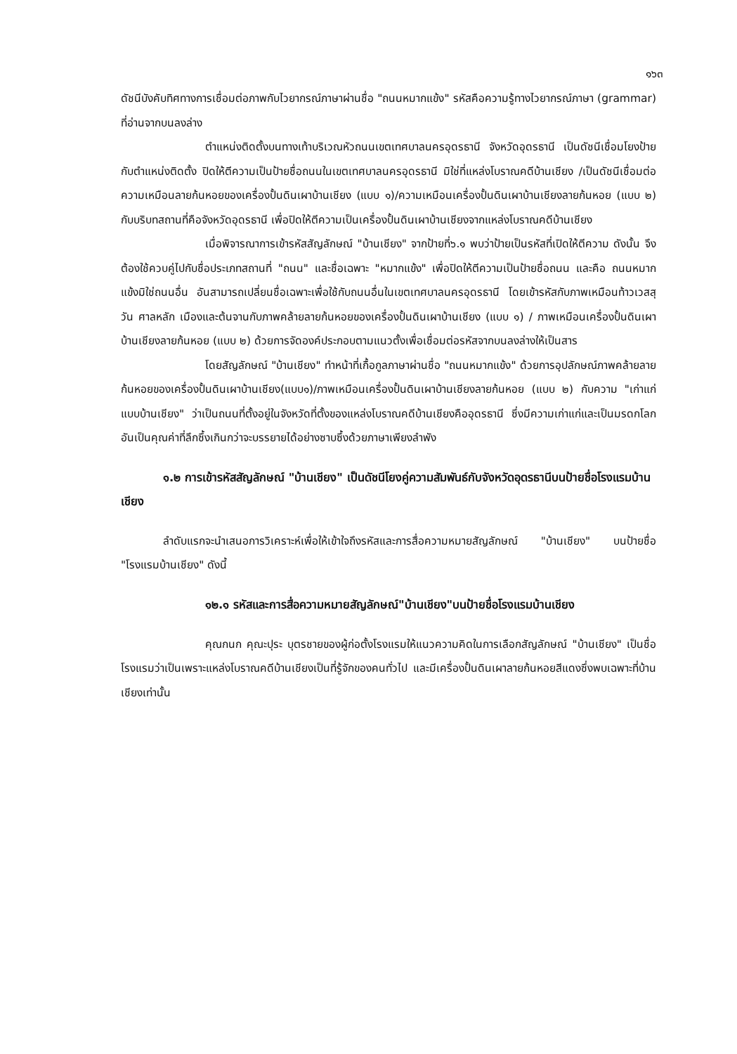๑๖๓
ดัชนีบังคับทิศทางการเชื่อมต่อภาพกับไวยากรณ์ภาษาผ่านชื่อ "ถนนหมากแข้ง" รหัสคือความรู้ทางไวยากรณ์ภาษา (grammar) ที่อ่านจากบนลงล่าง
ตำแหน่งติดตั้งบนทางเท้าบริเวณหัวถนนเขตเทศบาลนครอุดรธานี จังหวัดอุดรธานี เป็นดัชนีเชื่อมโยงป้ายกับตำแหน่งติดตั้ง ปิดให้ตีความเป็นป้ายชื่อถนนในเขตเทศบาลนครอุดรธานี มิใช่ที่แหล่งโบราณคดีบ้านเชียง /เป็นดัชนีเชื่อมต่อความเหมือนลายก้นหอยของเครื่องปั้นดินเผาบ้านเชียง (แบบ ๑)/ความเหมือนเครื่องปั้นดินเผาบ้านเชียงลายก้นหอย (แบบ ๒) กับบริบทสถานที่คือจังหวัดอุดรธานี เพื่อปิดให้ตีความเป็นเครื่องปั้นดินเผาบ้านเชียงจากแหล่งโบราณคดีบ้านเชียง
เมื่อพิจารณาการเข้ารหัสสัญลักษณ์ "บ้านเชียง" จากป้ายที่๖.๑ พบว่าป้ายเป็นรหัสที่เปิดให้ตีความ ดังนั้น จึงต้องใช้ควบคู่ไปกับชื่อประเภทสถานที่ "ถนน" และชื่อเฉพาะ "หมากแข้ง" เพื่อปิดให้ตีความเป็นป้ายชื่อถนน และคือ ถนนหมากแข้งมิใช่ถนนอื่น อันสามารถเปลี่ยนชื่อเฉพาะเพื่อใช้กับถนนอื่นในเขตเทศบาลนครอุดรธานี โดยเข้ารหัสกับภาพเหมือนท้าวเวสสุวัน ศาลหลัก เมืองและต้นจานกับภาพคล้ายลายก้นหอยของเครื่องปั้นดินเผาบ้านเชียง (แบบ ๑) / ภาพเหมือนเครื่องปั้นดินเผาบ้านเชียงลายก้นหอย (แบบ ๒) ด้วยการจัดองค์ประกอบตามแนวตั้งเพื่อเชื่อมต่อรหัสจากบนลงล่างให้เป็นสาร
โดยสัญลักษณ์ "บ้านเชียง" ทำหน้าที่เกื้อกูลภาษาผ่านชื่อ "ถนนหมากแข้ง" ด้วยการอุปลักษณ์ภาพคล้ายลายก้นหอยของเครื่องปั้นดินเผาบ้านเชียง(แบบ๑)/ภาพเหมือนเครื่องปั้นดินเผาบ้านเชียงลายก้นหอย (แบบ ๒) กับความ "เก่าแก่แบบบ้านเชียง" ว่าเป็นถนนที่ตั้งอยู่ในจังหวัดที่ตั้งของแหล่งโบราณคดีบ้านเชียงคืออุดรธานี ซึ่งมีความเก่าแก่และเป็นมรดกโลก อันเป็นคุณค่าที่ลึกซึ้งเกินกว่าจะบรรยายได้อย่างซาบซึ้งด้วยภาษาเพียงลำพัง
๑.๒ การเข้ารหัสสัญลักษณ์ "บ้านเชียง" เป็นดัชนีโยงคู่ความสัมพันธ์กับจังหวัดอุดรธานีบนป้ายชื่อโรงแรมบ้านเชียง
ลำดับแรกจะนำเสนอการวิเคราะห์เพื่อให้เข้าใจถึงรหัสและการสื่อความหมายสัญลักษณ์ "บ้านเชียง" บนป้ายชื่อ "โรงแรมบ้านเชียง" ดังนี้
๑๒.๑ รหัสและการสื่อความหมายสัญลักษณ์"บ้านเชียง"บนป้ายชื่อโรงแรมบ้านเชียง
คุณกนก คุณะปุระ บุตรชายของผู้ก่อตั้งโรงแรมให้แนวความคิดในการเลือกสัญลักษณ์ "บ้านเชียง" เป็นชื่อโรงแรมว่าเป็นเพราะแหล่งโบราณคดีบ้านเชียงเป็นที่รู้จักของคนทั่วไป และมีเครื่องปั้นดินเผาลายก้นหอยสีแดงซึ่งพบเฉพาะที่บ้านเชียงเท่านั้น